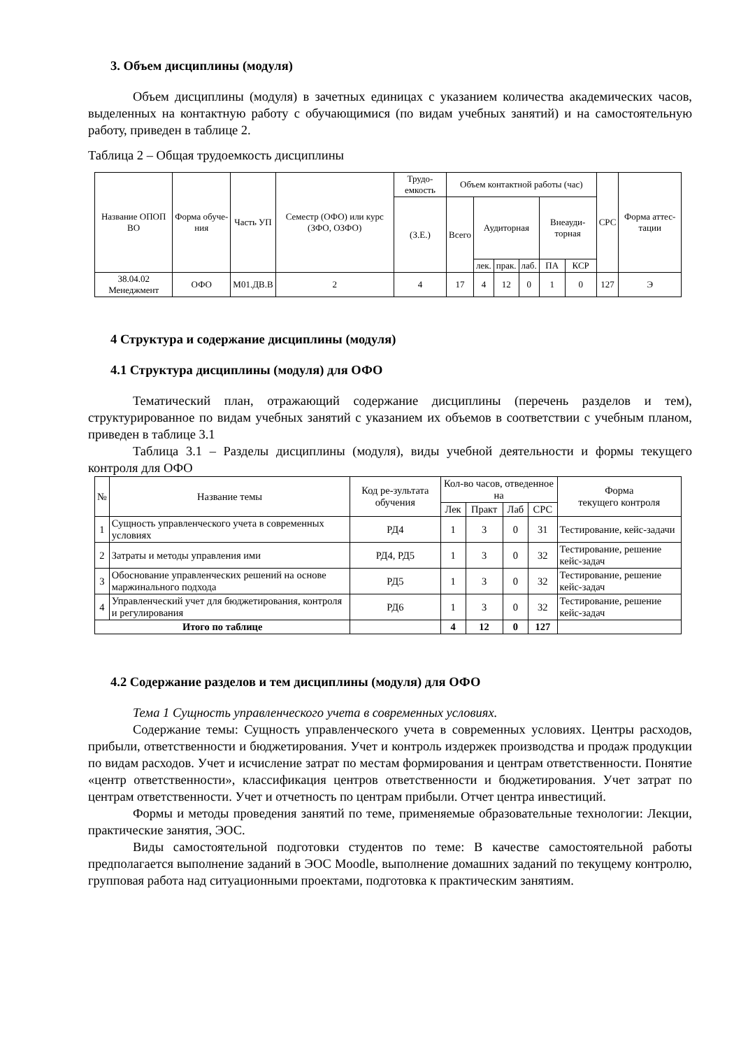3. Объем дисциплины (модуля)
Объем дисциплины (модуля) в зачетных единицах с указанием количества академических часов, выделенных на контактную работу с обучающимися (по видам учебных занятий) и на самостоятельную работу, приведен в таблице 2.
Таблица 2 – Общая трудоемкость дисциплины
| Название ОПОП ВО | Форма обуче-ния | Часть УП | Семестр (ОФО) или курс (ЗФО, ОЗФО) | Трудо-емкость | Объем контактной работы (час) | | | | | | СРС | Форма аттес-тации |
| --- | --- | --- | --- | --- | --- | --- | --- | --- | --- | --- | --- | --- |
| | | | | (З.Е.) | Всего | Аудиторная | | | Внеауди-торная | | | |
| | | | | | | лек. | прак. | лаб. | ПА | КСР | | |
| 38.04.02 Менеджмент | ОФО | М01.ДВ.В | 2 | 4 | 17 | 4 | 12 | 0 | 1 | 0 | 127 | Э |
4 Структура и содержание дисциплины (модуля)
4.1 Структура дисциплины (модуля) для ОФО
Тематический план, отражающий содержание дисциплины (перечень разделов и тем), структурированное по видам учебных занятий с указанием их объемов в соответствии с учебным планом, приведен в таблице 3.1
Таблица 3.1 – Разделы дисциплины (модуля), виды учебной деятельности и формы текущего контроля для ОФО
| № | Название темы | Код ре-зультата обучения | Кол-во часов, отведенное на | | | | Форма текущего контроля |
| | | | Лек | Практ | Лаб | СРС | |
| 1 | Сущность управленческого учета в современных условиях | РД4 | 1 | 3 | 0 | 31 | Тестирование, кейс-задачи |
| 2 | Затраты и методы управления ими | РД4, РД5 | 1 | 3 | 0 | 32 | Тестирование, решение кейс-задач |
| 3 | Обоснование управленческих решений на основе маржинального подхода | РД5 | 1 | 3 | 0 | 32 | Тестирование, решение кейс-задач |
| 4 | Управленческий учет для бюджетирования, контроля и регулирования | РД6 | 1 | 3 | 0 | 32 | Тестирование, решение кейс-задач |
| Итого по таблице | | | 4 | 12 | 0 | 127 | |
4.2 Содержание разделов и тем дисциплины (модуля) для ОФО
Тема 1 Сущность управленческого учета в современных условиях.
Содержание темы: Сущность управленческого учета в современных условиях. Центры расходов, прибыли, ответственности и бюджетирования. Учет и контроль издержек производства и продаж продукции по видам расходов. Учет и исчисление затрат по местам формирования и центрам ответственности. Понятие «центр ответственности», классификация центров ответственности и бюджетирования. Учет затрат по центрам ответственности. Учет и отчетность по центрам прибыли. Отчет центра инвестиций.
Формы и методы проведения занятий по теме, применяемые образовательные технологии: Лекции, практические занятия, ЭОС.
Виды самостоятельной подготовки студентов по теме: В качестве самостоятельной работы предполагается выполнение заданий в ЭОС Moodle, выполнение домашних заданий по текущему контролю, групповая работа над ситуационными проектами, подготовка к практическим занятиям.